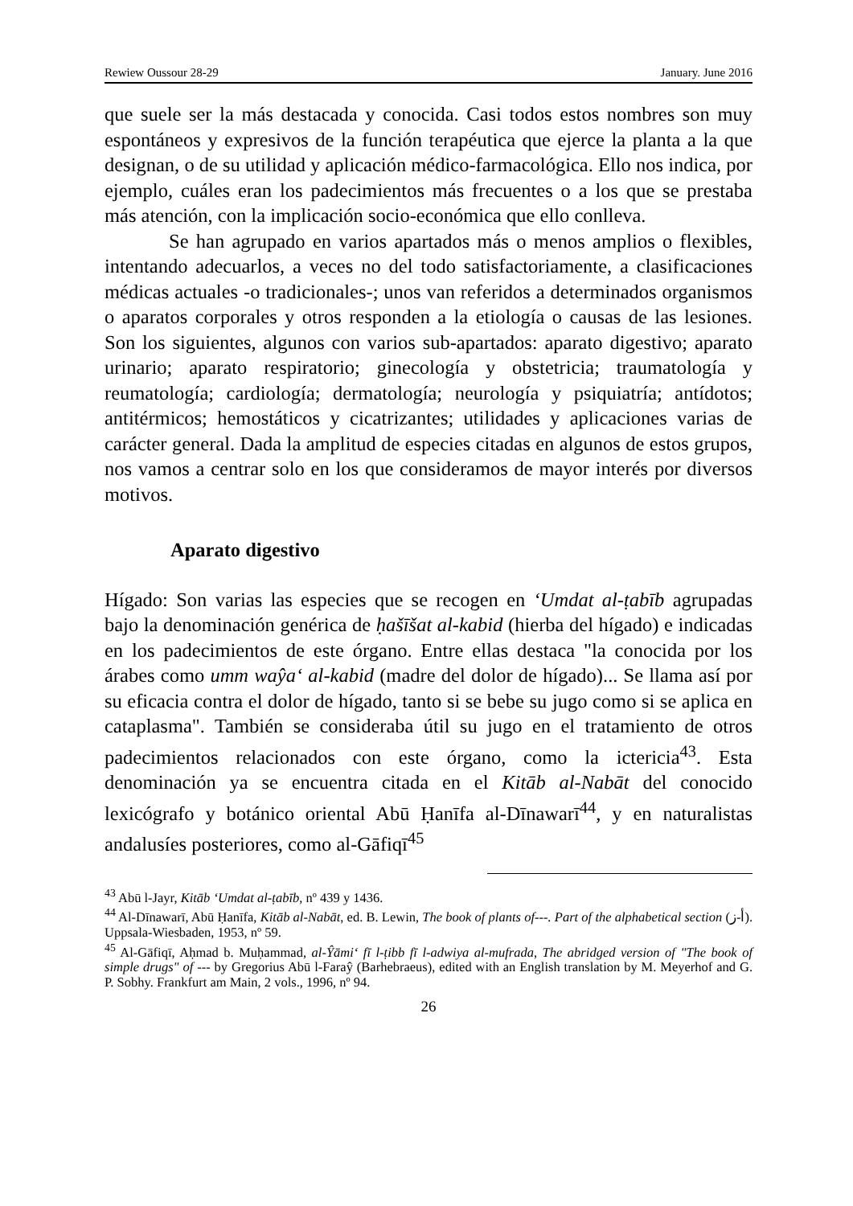Rewiew Oussour 28-29 January. June 2016
que suele ser la más destacada y conocida. Casi todos estos nombres son muy espontáneos y expresivos de la función terapéutica que ejerce la planta a la que designan, o de su utilidad y aplicación médico-farmacológica. Ello nos indica, por ejemplo, cuáles eran los padecimientos más frecuentes o a los que se prestaba más atención, con la implicación socio-económica que ello conlleva.
Se han agrupado en varios apartados más o menos amplios o flexibles, intentando adecuarlos, a veces no del todo satisfactoriamente, a clasificaciones médicas actuales -o tradicionales-; unos van referidos a determinados organismos o aparatos corporales y otros responden a la etiología o causas de las lesiones. Son los siguientes, algunos con varios sub-apartados: aparato digestivo; aparato urinario; aparato respiratorio; ginecología y obstetricia; traumatología y reumatología; cardiología; dermatología; neurología y psiquiatría; antídotos; antitérmicos; hemostáticos y cicatrizantes; utilidades y aplicaciones varias de carácter general. Dada la amplitud de especies citadas en algunos de estos grupos, nos vamos a centrar solo en los que consideramos de mayor interés por diversos motivos.
Aparato digestivo
Hígado: Son varias las especies que se recogen en ‘Umdat al-ṭabīb agrupadas bajo la denominación genérica de ḥašīšat al-kabid (hierba del hígado) e indicadas en los padecimientos de este órgano. Entre ellas destaca "la conocida por los árabes como umm waŷa‘ al-kabid (madre del dolor de hígado)... Se llama así por su eficacia contra el dolor de hígado, tanto si se bebe su jugo como si se aplica en cataplasma". También se consideraba útil su jugo en el tratamiento de otros padecimientos relacionados con este órgano, como la ictericia<sup>43</sup>. Esta denominación ya se encuentra citada en el Kitāb al-Nabāt del conocido lexicógrafo y botánico oriental Abū Ḥanīfa al-Dīnawarī<sup>44</sup>, y en naturalistas andalusíes posteriores, como al-Gāfiqī<sup>45</sup>
<sup>43</sup> Abū l-Jayr, Kitāb ‘Umdat al-ṭabīb, nº 439 y 1436.
<sup>44</sup> Al-Dīnawarī, Abū Ḥanīfa, Kitāb al-Nabāt, ed. B. Lewin, The book of plants of---. Part of the alphabetical section (أ-ز). Uppsala-Wiesbaden, 1953, nº 59.
<sup>45</sup> Al-Gāfiqī, Aḥmad b. Muḥammad, al-Ŷāmi‘ fī l-ṭibb fī l-adwiya al-mufrada, The abridged version of "The book of simple drugs" of --- by Gregorius Abū l-Faraŷ (Barhebraeus), edited with an English translation by M. Meyerhof and G. P. Sobhy. Frankfurt am Main, 2 vols., 1996, nº 94.
26